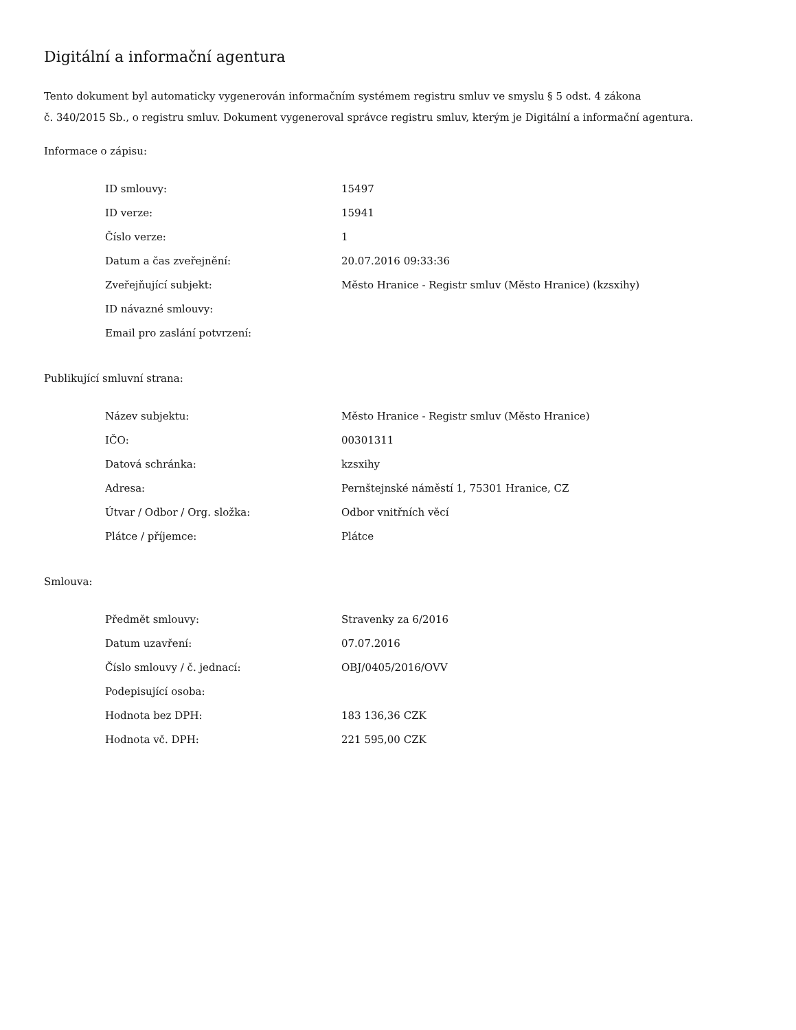Digitální a informační agentura
Tento dokument byl automaticky vygenerován informačním systémem registru smluv ve smyslu § 5 odst. 4 zákona
č. 340/2015 Sb., o registru smluv. Dokument vygeneroval správce registru smluv, kterým je Digitální a informační agentura.
Informace o zápisu:
| ID smlouvy: | 15497 |
| ID verze: | 15941 |
| Číslo verze: | 1 |
| Datum a čas zveřejnění: | 20.07.2016 09:33:36 |
| Zveřejňující subjekt: | Město Hranice - Registr smluv (Město Hranice) (kzsxihy) |
| ID návazné smlouvy: | |
| Email pro zaslání potvrzení: | |
Publikující smluvní strana:
| Název subjektu: | Město Hranice - Registr smluv (Město Hranice) |
| IČO: | 00301311 |
| Datová schránka: | kzsxihy |
| Adresa: | Pernštejnské náměstí 1, 75301 Hranice, CZ |
| Útvar / Odbor / Org. složka: | Odbor vnitřních věcí |
| Plátce / příjemce: | Plátce |
Smlouva:
| Předmět smlouvy: | Stravenky za 6/2016 |
| Datum uzavření: | 07.07.2016 |
| Číslo smlouvy / č. jednací: | OBJ/0405/2016/OVV |
| Podepisující osoba: | |
| Hodnota bez DPH: | 183 136,36 CZK |
| Hodnota vč. DPH: | 221 595,00 CZK |